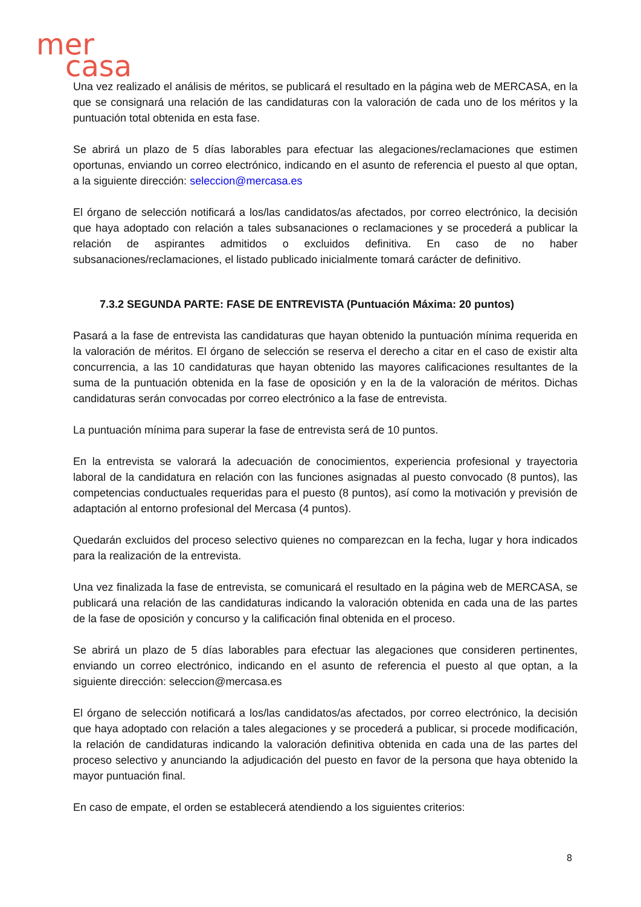mer
casa
Una vez realizado el análisis de méritos, se publicará el resultado en la página web de MERCASA, en la que se consignará una relación de las candidaturas con la valoración de cada uno de los méritos y la puntuación total obtenida en esta fase.
Se abrirá un plazo de 5 días laborables para efectuar las alegaciones/reclamaciones que estimen oportunas, enviando un correo electrónico, indicando en el asunto de referencia el puesto al que optan, a la siguiente dirección: seleccion@mercasa.es
El órgano de selección notificará a los/las candidatos/as afectados, por correo electrónico, la decisión que haya adoptado con relación a tales subsanaciones o reclamaciones y se procederá a publicar la relación de aspirantes admitidos o excluidos definitiva. En caso de no haber subsanaciones/reclamaciones, el listado publicado inicialmente tomará carácter de definitivo.
7.3.2 SEGUNDA PARTE: FASE DE ENTREVISTA (Puntuación Máxima: 20 puntos)
Pasará a la fase de entrevista las candidaturas que hayan obtenido la puntuación mínima requerida en la valoración de méritos. El órgano de selección se reserva el derecho a citar en el caso de existir alta concurrencia, a las 10 candidaturas que hayan obtenido las mayores calificaciones resultantes de la suma de la puntuación obtenida en la fase de oposición y en la de la valoración de méritos. Dichas candidaturas serán convocadas por correo electrónico a la fase de entrevista.
La puntuación mínima para superar la fase de entrevista será de 10 puntos.
En la entrevista se valorará la adecuación de conocimientos, experiencia profesional y trayectoria laboral de la candidatura en relación con las funciones asignadas al puesto convocado (8 puntos), las competencias conductuales requeridas para el puesto (8 puntos), así como la motivación y previsión de adaptación al entorno profesional del Mercasa (4 puntos).
Quedarán excluidos del proceso selectivo quienes no comparezcan en la fecha, lugar y hora indicados para la realización de la entrevista.
Una vez finalizada la fase de entrevista, se comunicará el resultado en la página web de MERCASA, se publicará una relación de las candidaturas indicando la valoración obtenida en cada una de las partes de la fase de oposición y concurso y la calificación final obtenida en el proceso.
Se abrirá un plazo de 5 días laborables para efectuar las alegaciones que consideren pertinentes, enviando un correo electrónico, indicando en el asunto de referencia el puesto al que optan, a la siguiente dirección: seleccion@mercasa.es
El órgano de selección notificará a los/las candidatos/as afectados, por correo electrónico, la decisión que haya adoptado con relación a tales alegaciones y se procederá a publicar, si procede modificación, la relación de candidaturas indicando la valoración definitiva obtenida en cada una de las partes del proceso selectivo y anunciando la adjudicación del puesto en favor de la persona que haya obtenido la mayor puntuación final.
En caso de empate, el orden se establecerá atendiendo a los siguientes criterios:
8